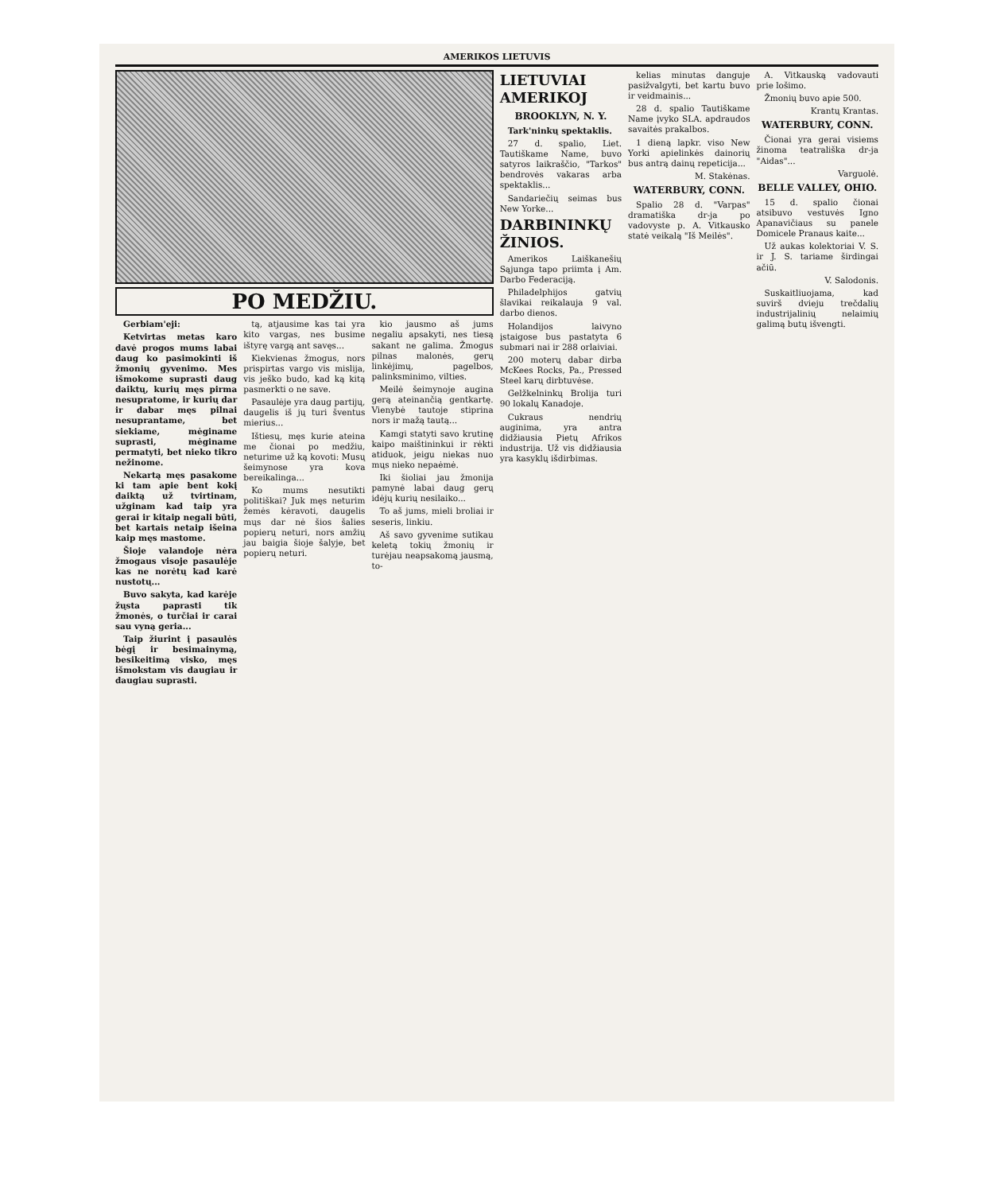AMERIKOS LIETUVIS
PO MEDŽIU.
Gerbiam'eji:
Ketvirtas metas karo davė progos mums labai daug ko pasimokinti iš žmonių gyvenimo. Mes išmokome suprasti daug daiktų, kurių męs pirma nesupratome, ir kurių dar ir dabar męs pilnai nesuprantame, bet siekiame, mėginame suprasti, mėginame permatyti, bet nieko tikro nežinome.
Nekartą męs pasakome ki tam apie bent kokį daiktą už tvirtinam, užginam kad taip yra gerai ir kitaip negali būti, bet kartais netaip išeina kaip męs mastome.
Šioje valandoje nėra žmogaus visoje pasaulėje kas ne norėtų kad karė nustotų...
Buvo sakyta, kad karėje žųsta paprasti tik žmonės, o turčiai ir carai sau vyną geria...
Taip žiurint į pasaulės bėgį ir besimainymą, besikeitimą visko, męs išmokstam vis daugiau ir daugiau suprasti.
tą, atjausime kas tai yra kito vargas, nes busime ištyrę vargą ant savęs...
Kiekvienas žmogus, nors prispirtas vargo vis mislija, vis ješko budo, kad ką kitą pasmerkti o ne save.
Pasaulėje yra daug partijų, daugelis iš jų turi šventus mierius...
Ištiesų, męs kurie ateina me čionai po medžiu, neturime už ką kovoti: Musų šeimynose yra kova bereikalinga...
Ko mums nesutikti politiškai? Juk męs neturim žemės kėravoti, daugelis mųs dar nė šios šalies popierų neturi, nors amžių jau baigia šioje šalyje, bet popierų neturi.
kio jausmo aš jums negaliu apsakyti, nes tiesą sakant ne galima. Žmogus pilnas malonės, gerų linkėjimų, pagelbos, palinksminimo, vilties.
Meilė šeimynoje augina gerą ateinančią gentkartę. Vienybė tautoje stiprina nors ir mažą tautą...
Kamgi statyti savo krutinę kaipo maištininkui ir rėkti atiduok, jeigu niekas nuo mųs nieko nepaėmė.
Iki šioliai jau žmonija pamynė labai daug gerų idėjų kurių nesilaiko...
To aš jums, mieli broliai ir seseris, linkiu.
Aš savo gyvenime sutikau keletą tokių žmonių ir turėjau neapsakomą jausmą, to-
LIETUVIAI AMERIKOJ
BROOKLYN, N. Y.
Tark'ninkų spektaklis.
27 d. spalio, Liet. Tautiškame Name, buvo satyros laikraščio, "Tarkos" bendrovės vakaras arba spektaklis...
Sandariečių seimas bus New Yorke...
DARBININKŲ ŽINIOS.
Amerikos Laiškanešių Sąjunga tapo priimta į Am. Darbo Federaciją.
Philadelphijos gatvių šlavikai reikalauja 9 val. darbo dienos.
Holandijos laivyno įstaigose bus pastatyta 6 submari nai ir 288 orlaiviai.
200 moterų dabar dirba McKees Rocks, Pa., Pressed Steel karų dirbtuvėse.
Gelžkelninkų Brolija turi 90 lokalų Kanadoje.
Cukraus nendrių auginima, yra antra didžiausia Pietų Afrikos industrija. Už vis didžiausia yra kasyklų išdirbimas.
kelias minutas danguje pasižvalgyti, bet kartu buvo ir veidmainis...
28 d. spalio Tautiškame Name įvyko SLA. apdraudos savaitės prakalbos.
1 dieną lapkr. viso New Yorki apielinkės dainorių bus antrą dainų repeticija...
M. Stakėnas.
WATERBURY, CONN.
Spalio 28 d. "Varpas" dramatiška dr-ja po vadovyste p. A. Vitkausko statė veikalą "Iš Meilės".
A. Vitkauską vadovauti prie lošimo.
Žmonių buvo apie 500.
Krantų Krantas.
WATERBURY, CONN.
Čionai yra gerai visiems žinoma teatrališka dr-ja "Aidas"...
Varguolė.
BELLE VALLEY, OHIO.
15 d. spalio čionai atsibuvo vestuvės Igno Apanavičiaus su panele Domicele Pranaus kaite...
Už aukas kolektoriai V. S. ir J. S. tariame širdingai ačiū.
V. Salodonis.
Suskaitliuojama, kad suvirš dvieju trečdalių industrijalinių nelaimių galimą butų išvengti.